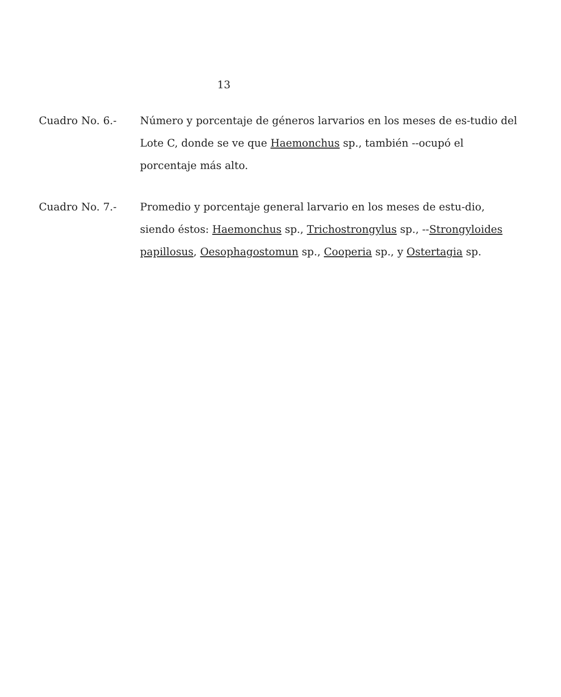13
Cuadro No. 6.- Número y porcentaje de géneros larvarios en los meses de es-tudio del Lote C, donde se ve que Haemonchus sp., también --ocupó el porcentaje más alto.
Cuadro No. 7.- Promedio y porcentaje general larvario en los meses de estu-dio, siendo éstos: Haemonchus sp., Trichostrongylus sp., --Strongyloides papillosus, Oesophagostomun sp., Cooperia sp., y Ostertagia sp.